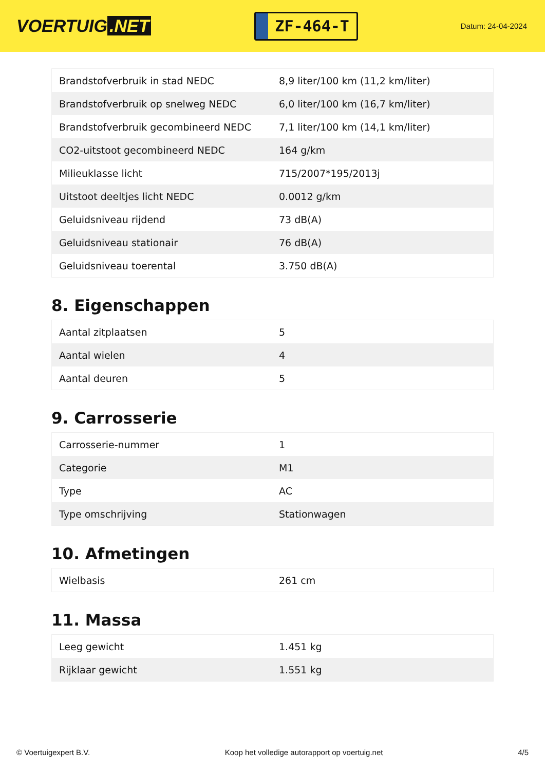VOERTUIG.NET
ZF-464-T
Datum: 24-04-2024
| Brandstofverbruik in stad NEDC | 8,9 liter/100 km (11,2 km/liter) |
| Brandstofverbruik op snelweg NEDC | 6,0 liter/100 km (16,7 km/liter) |
| Brandstofverbruik gecombineerd NEDC | 7,1 liter/100 km (14,1 km/liter) |
| CO2-uitstoot gecombineerd NEDC | 164 g/km |
| Milieuklasse licht | 715/2007*195/2013j |
| Uitstoot deeltjes licht NEDC | 0.0012 g/km |
| Geluidsniveau rijdend | 73 dB(A) |
| Geluidsniveau stationair | 76 dB(A) |
| Geluidsniveau toerental | 3.750 dB(A) |
8. Eigenschappen
| Aantal zitplaatsen | 5 |
| Aantal wielen | 4 |
| Aantal deuren | 5 |
9. Carrosserie
| Carrosserie-nummer | 1 |
| Categorie | M1 |
| Type | AC |
| Type omschrijving | Stationwagen |
10. Afmetingen
| Wielbasis | 261 cm |
11. Massa
| Leeg gewicht | 1.451 kg |
| Rijklaar gewicht | 1.551 kg |
© Voertuigexpert B.V. Koop het volledige autorapport op voertuig.net 4/5